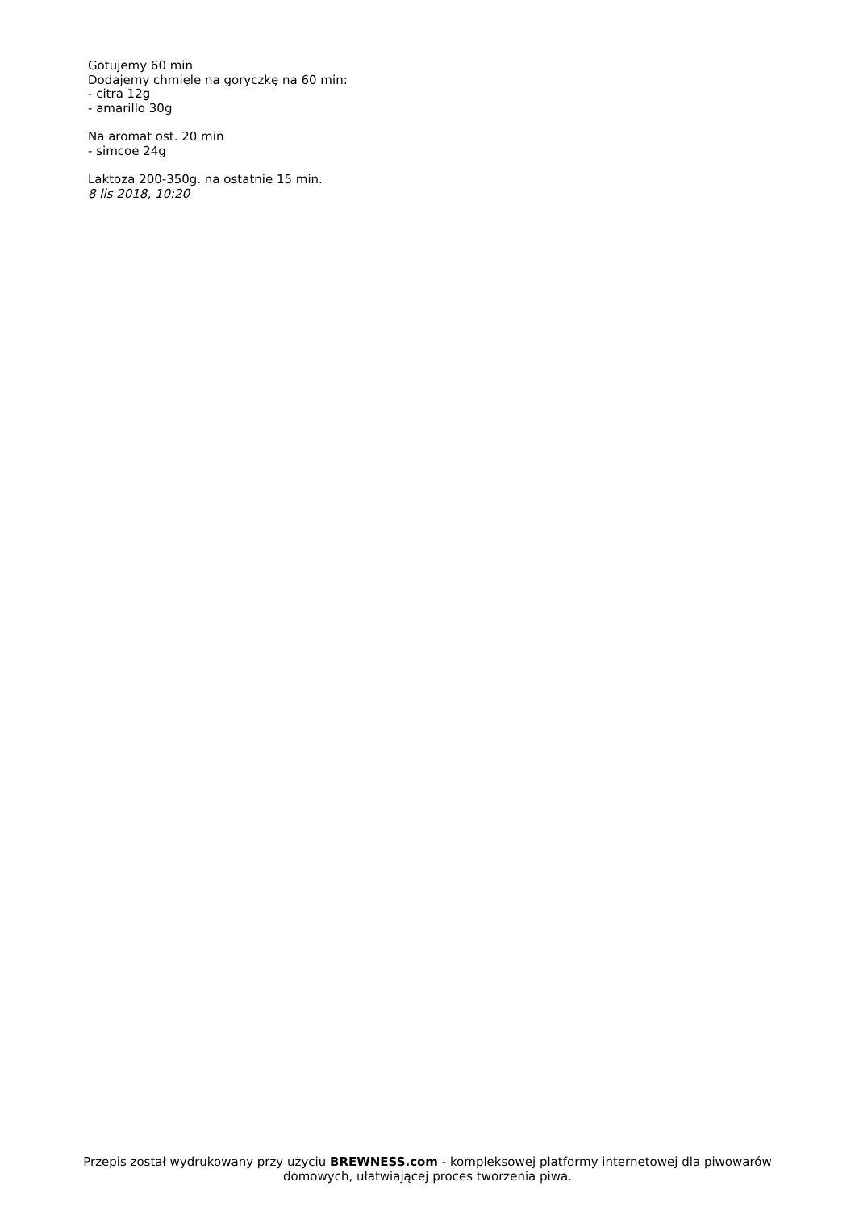Gotujemy 60 min
Dodajemy chmiele na goryczkę na 60 min:
- citra 12g
- amarillo 30g
Na aromat ost. 20 min
- simcoe 24g
Laktoza 200-350g. na ostatnie 15 min.
8 lis 2018, 10:20
Przepis został wydrukowany przy użyciu BREWNESS.com - kompleksowej platformy internetowej dla piwowarów domowych, ułatwiającej proces tworzenia piwa.